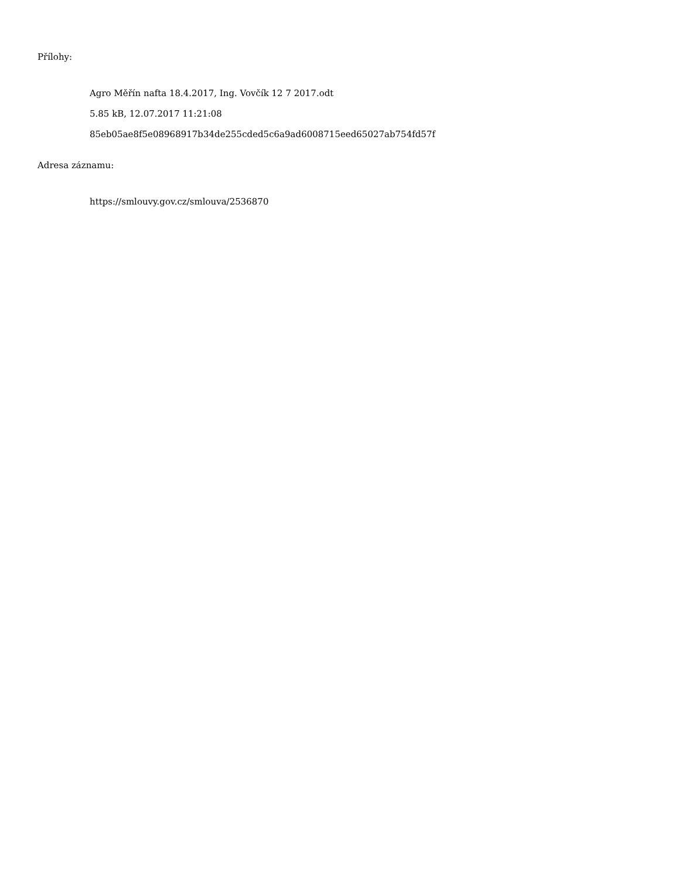Přílohy:
Agro Měřín nafta 18.4.2017, Ing. Vovčík 12 7 2017.odt
5.85 kB, 12.07.2017 11:21:08
85eb05ae8f5e08968917b34de255cded5c6a9ad6008715eed65027ab754fd57f
Adresa záznamu:
https://smlouvy.gov.cz/smlouva/2536870